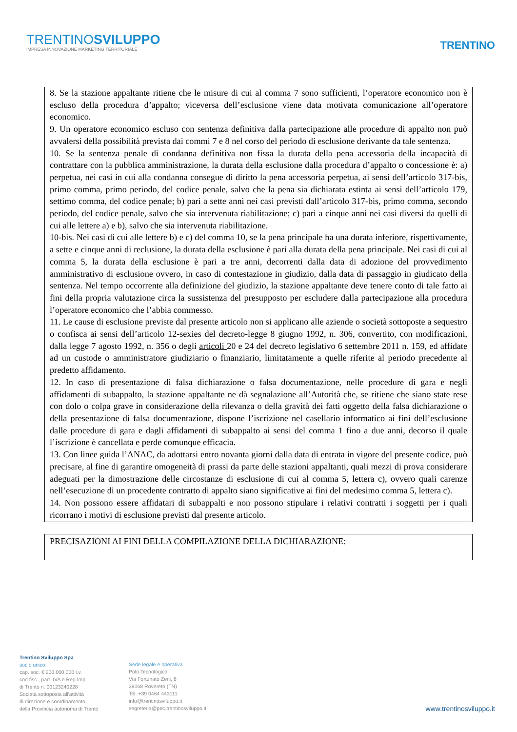TRENTINOSVILUPPO
IMPRESA INNOVAZIONE MARKETING TERRITORIALE
TRENTINO
8. Se la stazione appaltante ritiene che le misure di cui al comma 7 sono sufficienti, l’operatore economico non è escluso della procedura d’appalto; viceversa dell’esclusione viene data motivata comunicazione all’operatore economico.
9. Un operatore economico escluso con sentenza definitiva dalla partecipazione alle procedure di appalto non può avvalersi della possibilità prevista dai commi 7 e 8 nel corso del periodo di esclusione derivante da tale sentenza.
10. Se la sentenza penale di condanna definitiva non fissa la durata della pena accessoria della incapacità di contrattare con la pubblica amministrazione, la durata della esclusione dalla procedura d’appalto o concessione è: a) perpetua, nei casi in cui alla condanna consegue di diritto la pena accessoria perpetua, ai sensi dell’articolo 317-bis, primo comma, primo periodo, del codice penale, salvo che la pena sia dichiarata estinta ai sensi dell’articolo 179, settimo comma, del codice penale; b) pari a sette anni nei casi previsti dall’articolo 317-bis, primo comma, secondo periodo, del codice penale, salvo che sia intervenuta riabilitazione; c) pari a cinque anni nei casi diversi da quelli di cui alle lettere a) e b), salvo che sia intervenuta riabilitazione.
10-bis. Nei casi di cui alle lettere b) e c) del comma 10, se la pena principale ha una durata inferiore, rispettivamente, a sette e cinque anni di reclusione, la durata della esclusione è pari alla durata della pena principale. Nei casi di cui al comma 5, la durata della esclusione è pari a tre anni, decorrenti dalla data di adozione del provvedimento amministrativo di esclusione ovvero, in caso di contestazione in giudizio, dalla data di passaggio in giudicato della sentenza. Nel tempo occorrente alla definizione del giudizio, la stazione appaltante deve tenere conto di tale fatto ai fini della propria valutazione circa la sussistenza del presupposto per escludere dalla partecipazione alla procedura l’operatore economico che l’abbia commesso.
11. Le cause di esclusione previste dal presente articolo non si applicano alle aziende o società sottoposte a sequestro o confisca ai sensi dell’articolo 12-sexies del decreto-legge 8 giugno 1992, n. 306, convertito, con modificazioni, dalla legge 7 agosto 1992, n. 356 o degli articoli 20 e 24 del decreto legislativo 6 settembre 2011 n. 159, ed affidate ad un custode o amministratore giudiziario o finanziario, limitatamente a quelle riferite al periodo precedente al predetto affidamento.
12. In caso di presentazione di falsa dichiarazione o falsa documentazione, nelle procedure di gara e negli affidamenti di subappalto, la stazione appaltante ne dà segnalazione all’Autorità che, se ritiene che siano state rese con dolo o colpa grave in considerazione della rilevanza o della gravità dei fatti oggetto della falsa dichiarazione o della presentazione di falsa documentazione, dispone l’iscrizione nel casellario informatico ai fini dell’esclusione dalle procedure di gara e dagli affidamenti di subappalto ai sensi del comma 1 fino a due anni, decorso il quale l’iscrizione è cancellata e perde comunque efficacia.
13. Con linee guida l’ANAC, da adottarsi entro novanta giorni dalla data di entrata in vigore del presente codice, può precisare, al fine di garantire omogeneità di prassi da parte delle stazioni appaltanti, quali mezzi di prova considerare adeguati per la dimostrazione delle circostanze di esclusione di cui al comma 5, lettera c), ovvero quali carenze nell’esecuzione di un procedente contratto di appalto siano significative ai fini del medesimo comma 5, lettera c).
14. Non possono essere affidatari di subappalti e non possono stipulare i relativi contratti i soggetti per i quali ricorrano i motivi di esclusione previsti dal presente articolo.
PRECISAZIONI AI FINI DELLA COMPILAZIONE DELLA DICHIARAZIONE:
Trentino Sviluppo Spa
socio unico
cap. soc. € 200.000.000 i.v.
cod.fisc., part. IVA e Reg.Imp.
di Trento n. 00123240228
Società sottoposta all'attività
di direzione e coordinamento
della Provincia autonoma di Trento
Sede legale e operativa
Polo Tecnologico
Via Fortunato Zeni, 8
38068 Rovereto (TN)
Tel. +39 0464 443111
info@trentinosviluppo.it
segreteria@pec.trentinosviluppo.it
www.trentinosviluppo.it